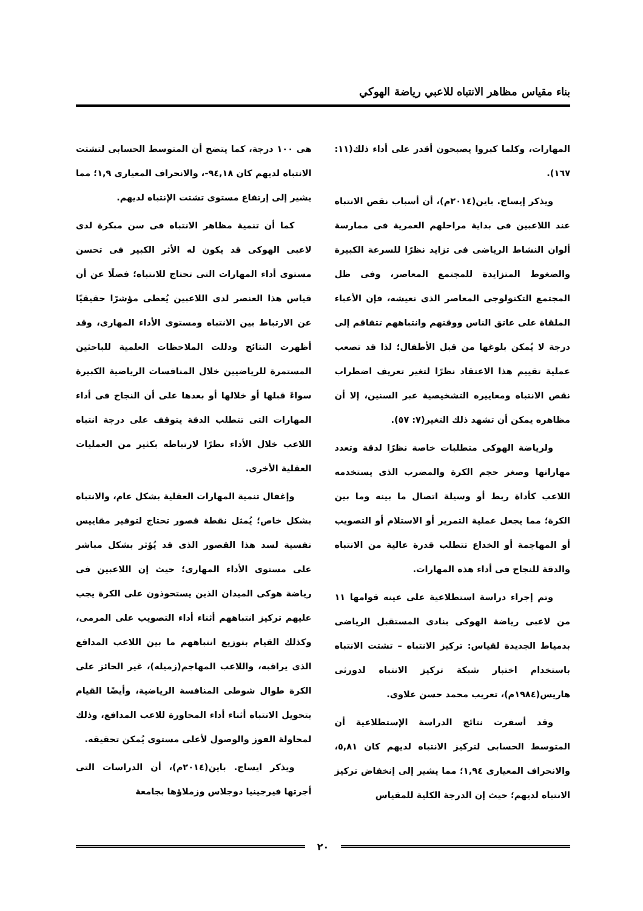بناء مقياس مظاهر الانتباه للاعبي رياضة الهوكي
المهارات، وكلما كبروا يصبحون أقدر على أداء ذلك(١١: ١٦٧).
ويذكر إيساج. باين(٢٠١٤م)، أن أسباب نقص الانتباه عند اللاعبين فى بداية مراحلهم العمرية فى ممارسة ألوان النشاط الرياضى فى تزايد نظرًا للسرعة الكبيرة والضغوط المتزايدة للمجتمع المعاصر، وفى ظل المجتمع التكنولوجى المعاصر الذى نعيشه، فإن الأعباء الملقاة على عاتق الناس ووقتهم وانتباههم تتفاقم إلى درجة لا يُمكن بلوغها من قبل الأطفال؛ لذا قد تصعب عملية تقييم هذا الاعتقاد نظرًا لتغير تعريف اضطراب نقص الانتباه ومعاييره التشخيصية عبر السنين، إلا أن مظاهره يمكن أن تشهد ذلك التغير(٧: ٥٧).
ولرياضة الهوكى متطلبات خاصة نظرًا لدقة وتعدد مهاراتها وصغر حجم الكرة والمضرب الذى يستخدمه اللاعب كأداة ربط أو وسيلة اتصال ما بينه وما بين الكرة؛ مما يجعل عملية التمرير أو الاستلام أو التصويب أو المهاجمة أو الخداع تتطلب قدرة عالية من الانتباه والدقة للنجاح فى أداء هذه المهارات.
وتم إجراء دراسة استطلاعية على عينه قوامها ١١ من لاعبى رياضة الهوكى بنادى المستقبل الرياضى بدمياط الجديدة لقياس: تركيز الانتباه – تشتت الانتباه باستخدام اختبار شبكة تركيز الانتباه لدورثى هاريس(١٩٨٤م)، تعريب محمد حسن علاوى.
وقد أسفرت نتائج الدراسة الإستطلاعية أن المتوسط الحسابى لتركيز الانتباه لديهم كان ٥,٨١، والانحراف المعيارى ١,٩٤؛ مما يشير إلى إنخفاض تركيز الانتباه لديهم؛ حيث إن الدرجة الكلية للمقياس
هى ١٠٠ درجة، كما يتضح أن المتوسط الحسابى لتشتت الانتباه لديهم كان ٩٤,١٨-، والانحراف المعيارى ١,٩؛ مما يشير إلى إرتفاع مستوى تشتت الإنتباه لديهم.
كما أن تنمية مظاهر الانتباه فى سن مبكرة لدى لاعبى الهوكى قد يكون له الأثر الكبير فى تحسن مستوى أداء المهارات التى تحتاج للانتباه؛ فضلًا عن أن قياس هذا العنصر لدى اللاعبين يُعطى مؤشرًا حقيقيًا عن الارتباط بين الانتباه ومستوى الأداء المهارى، وقد أظهرت النتائج ودللت الملاحظات العلمية للباحثين المستمرة للرياضيين خلال المنافسات الرياضية الكبيرة سواءً قبلها أو خلالها أو بعدها على أن النجاح فى أداء المهارات التى تتطلب الدقة يتوقف على درجة انتباه اللاعب خلال الأداء نظرًا لارتباطه بكثير من العمليات العقلية الأخرى.
وإغفال تنمية المهارات العقلية بشكل عام، والانتباه بشكل خاص؛ يُمثل نقطة قصور تحتاج لتوفير مقاييس نفسية لسد هذا القصور الذى قد يُؤثر بشكل مباشر على مستوى الأداء المهارى؛ حيث إن اللاعبين فى رياضة هوكى الميدان الذين يستحوذون على الكرة يجب عليهم تركيز انتباههم أثناء أداء التصويب على المرمى، وكذلك القيام بتوزيع انتباههم ما بين اللاعب المدافع الذى يراقبه، واللاعب المهاجم(زميله)، غير الحائز على الكرة طوال شوطى المنافسة الرياضية، وأيضًا القيام بتحويل الانتباه أثناء أداء المحاورة للاعب المدافع، وذلك لمحاولة الفوز والوصول لأعلى مستوى يُمكن تحقيقه.
ويذكر ايساج. باين(٢٠١٤م)، أن الدراسات التى أجرتها فيرجينيا دوجلاس وزملاؤها بجامعة
٢٠